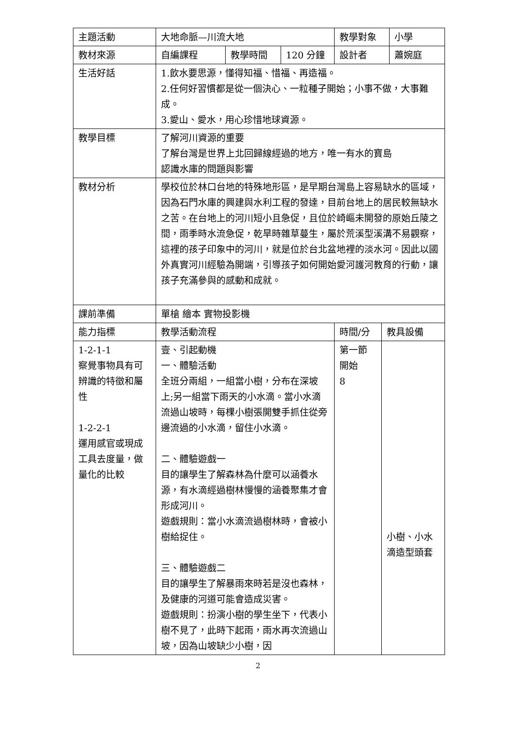| 主題活動 | 大地命脈—川流大地 | | | 教學對象 | | 小學 |
| 教材來源 | 自編課程 | 教學時間 | 120 分鐘 | 設計者 | | 蕭婉庭 |
| 生活好話 | 1.飲水要思源，懂得知福、惜福、再造福。 2.任何好習慣都是從一個決心、一粒種子開始；小事不做，大事難成。 3.愛山、愛水，用心珍惜地球資源。 | | | | | |
| 教學目標 | 了解河川資源的重要 了解台灣是世界上北回歸線經過的地方，唯一有水的寶島 認識水庫的問題與影響 | | | | | |
| 教材分析 | 學校位於林口台地的特殊地形區，是早期台灣島上容易缺水的區域，因為石門水庫的興建與水利工程的發達，目前台地上的居民較無缺水之苦。在台地上的河川短小且急促，且位於崎嶇未開發的原始丘陵之間，雨季時水流急促，乾旱時雜草蔓生，屬於荒溪型溪溝不易觀察，這裡的孩子印象中的河川，就是位於台北盆地裡的淡水河。因此以國外真實河川經驗為開端，引導孩子如何開始愛河護河教育的行動，讓孩子充滿參與的感動和成就。 | | | | | |
| 課前準備 | 單槍 繪本 實物投影機 | | | | | |
| 能力指標 | 教學活動流程 | | | 時間/分 | 教具設備 | |
| 1-2-1-1 察覺事物具有可辨識的特徵和屬性 1-2-2-1 運用感官或現成工具去度量，做量化的比較 | 壹、引起動機 一、體驗活動 全班分兩組，一組當小樹，分布在深坡上;另一組當下雨天的小水滴。當小水滴流過山坡時，每棵小樹張開雙手抓住從旁邊流過的小水滴，留住小水滴。 二、體驗遊戲一 目的讓學生了解森林為什麼可以涵養水源，有水滴經過樹林慢慢的涵養聚集才會形成河川。 遊戲規則：當小水滴流過樹林時，會被小樹給捉住。 三、體驗遊戲二 目的讓學生了解暴雨來時若是沒也森林，及健康的河道可能會造成災害。 遊戲規則：扮演小樹的學生坐下，代表小樹不見了，此時下起雨，雨水再次流過山坡，因為山坡缺少小樹，因 | | | 第一節 開始 8 | 小樹、小水滴造型頭套 | |
2